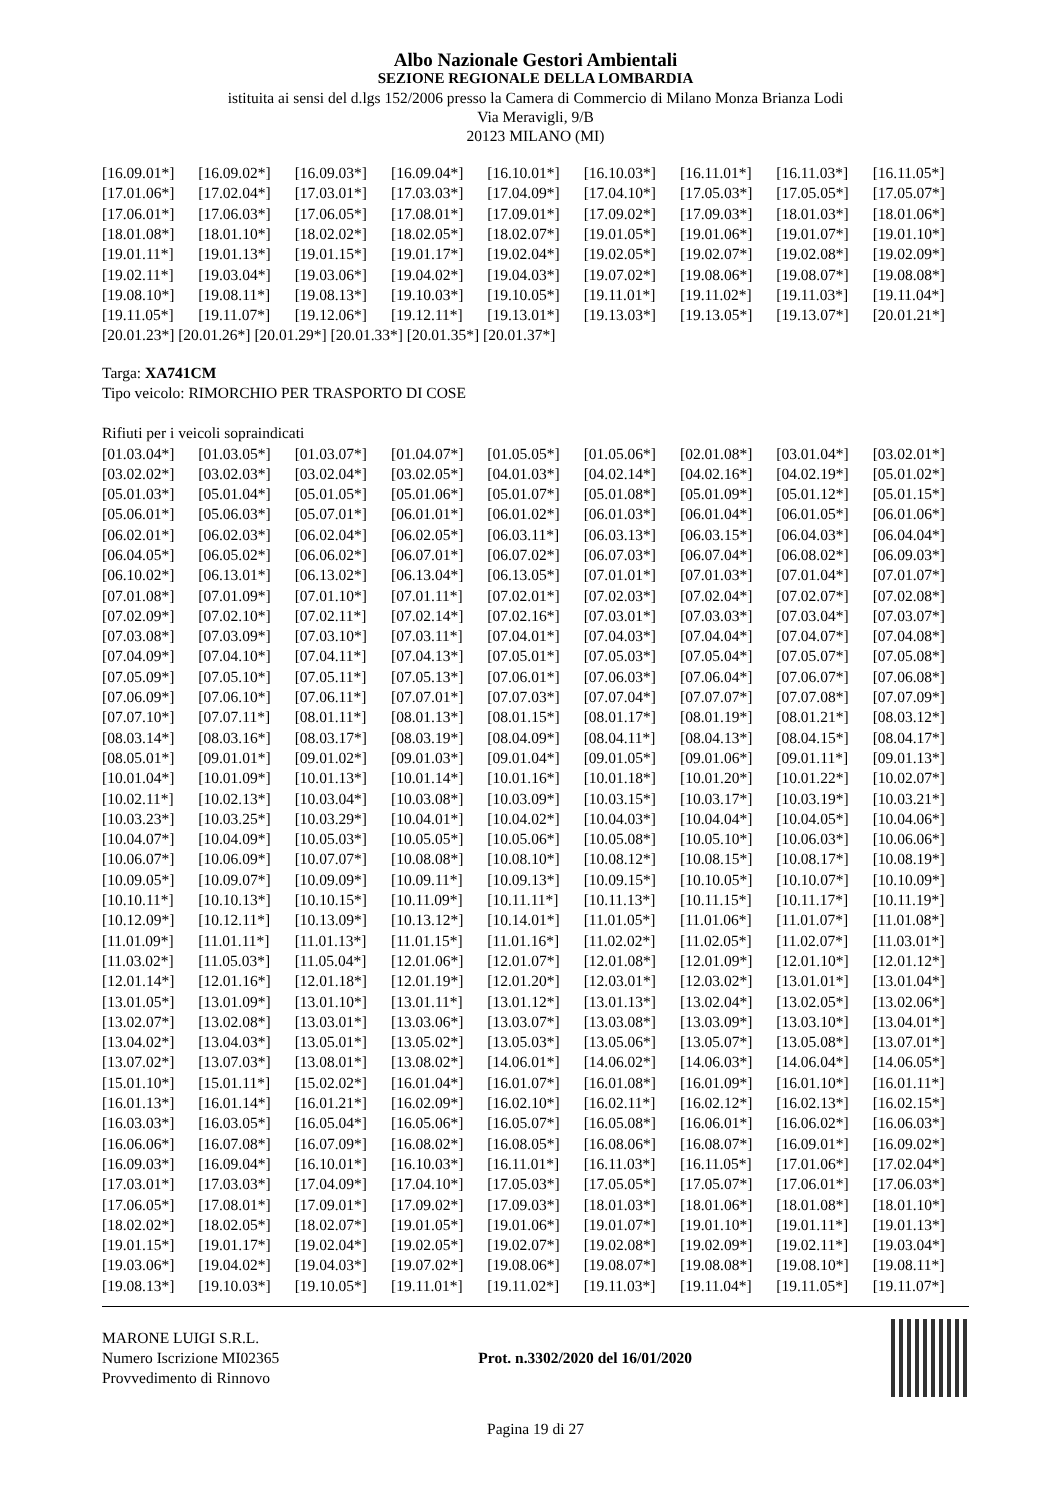Albo Nazionale Gestori Ambientali
SEZIONE REGIONALE DELLA LOMBARDIA
istituita ai sensi del d.lgs 152/2006 presso la Camera di Commercio di Milano Monza Brianza Lodi
Via Meravigli, 9/B
20123 MILANO (MI)
| [16.09.01*] | [16.09.02*] | [16.09.03*] | [16.09.04*] | [16.10.01*] | [16.10.03*] | [16.11.01*] | [16.11.03*] | [16.11.05*] |
| [17.01.06*] | [17.02.04*] | [17.03.01*] | [17.03.03*] | [17.04.09*] | [17.04.10*] | [17.05.03*] | [17.05.05*] | [17.05.07*] |
| [17.06.01*] | [17.06.03*] | [17.06.05*] | [17.08.01*] | [17.09.01*] | [17.09.02*] | [17.09.03*] | [18.01.03*] | [18.01.06*] |
| [18.01.08*] | [18.01.10*] | [18.02.02*] | [18.02.05*] | [18.02.07*] | [19.01.05*] | [19.01.06*] | [19.01.07*] | [19.01.10*] |
| [19.01.11*] | [19.01.13*] | [19.01.15*] | [19.01.17*] | [19.02.04*] | [19.02.05*] | [19.02.07*] | [19.02.08*] | [19.02.09*] |
| [19.02.11*] | [19.03.04*] | [19.03.06*] | [19.04.02*] | [19.04.03*] | [19.07.02*] | [19.08.06*] | [19.08.07*] | [19.08.08*] |
| [19.08.10*] | [19.08.11*] | [19.08.13*] | [19.10.03*] | [19.10.05*] | [19.11.01*] | [19.11.02*] | [19.11.03*] | [19.11.04*] |
| [19.11.05*] | [19.11.07*] | [19.12.06*] | [19.12.11*] | [19.13.01*] | [19.13.03*] | [19.13.05*] | [19.13.07*] | [20.01.21*] |
[20.01.23*] [20.01.26*] [20.01.29*] [20.01.33*] [20.01.35*] [20.01.37*]
Targa: XA741CM
Tipo veicolo: RIMORCHIO PER TRASPORTO DI COSE
Rifiuti per i veicoli sopraindicati
| [01.03.04*] | [01.03.05*] | [01.03.07*] | [01.04.07*] | [01.05.05*] | [01.05.06*] | [02.01.08*] | [03.01.04*] | [03.02.01*] |
| [03.02.02*] | [03.02.03*] | [03.02.04*] | [03.02.05*] | [04.01.03*] | [04.02.14*] | [04.02.16*] | [04.02.19*] | [05.01.02*] |
| [05.01.03*] | [05.01.04*] | [05.01.05*] | [05.01.06*] | [05.01.07*] | [05.01.08*] | [05.01.09*] | [05.01.12*] | [05.01.15*] |
| [05.06.01*] | [05.06.03*] | [05.07.01*] | [06.01.01*] | [06.01.02*] | [06.01.03*] | [06.01.04*] | [06.01.05*] | [06.01.06*] |
| [06.02.01*] | [06.02.03*] | [06.02.04*] | [06.02.05*] | [06.03.11*] | [06.03.13*] | [06.03.15*] | [06.04.03*] | [06.04.04*] |
| [06.04.05*] | [06.05.02*] | [06.06.02*] | [06.07.01*] | [06.07.02*] | [06.07.03*] | [06.07.04*] | [06.08.02*] | [06.09.03*] |
| [06.10.02*] | [06.13.01*] | [06.13.02*] | [06.13.04*] | [06.13.05*] | [07.01.01*] | [07.01.03*] | [07.01.04*] | [07.01.07*] |
| [07.01.08*] | [07.01.09*] | [07.01.10*] | [07.01.11*] | [07.02.01*] | [07.02.03*] | [07.02.04*] | [07.02.07*] | [07.02.08*] |
| [07.02.09*] | [07.02.10*] | [07.02.11*] | [07.02.14*] | [07.02.16*] | [07.03.01*] | [07.03.03*] | [07.03.04*] | [07.03.07*] |
| [07.03.08*] | [07.03.09*] | [07.03.10*] | [07.03.11*] | [07.04.01*] | [07.04.03*] | [07.04.04*] | [07.04.07*] | [07.04.08*] |
| [07.04.09*] | [07.04.10*] | [07.04.11*] | [07.04.13*] | [07.05.01*] | [07.05.03*] | [07.05.04*] | [07.05.07*] | [07.05.08*] |
| [07.05.09*] | [07.05.10*] | [07.05.11*] | [07.05.13*] | [07.06.01*] | [07.06.03*] | [07.06.04*] | [07.06.07*] | [07.06.08*] |
| [07.06.09*] | [07.06.10*] | [07.06.11*] | [07.07.01*] | [07.07.03*] | [07.07.04*] | [07.07.07*] | [07.07.08*] | [07.07.09*] |
| [07.07.10*] | [07.07.11*] | [08.01.11*] | [08.01.13*] | [08.01.15*] | [08.01.17*] | [08.01.19*] | [08.01.21*] | [08.03.12*] |
| [08.03.14*] | [08.03.16*] | [08.03.17*] | [08.03.19*] | [08.04.09*] | [08.04.11*] | [08.04.13*] | [08.04.15*] | [08.04.17*] |
| [08.05.01*] | [09.01.01*] | [09.01.02*] | [09.01.03*] | [09.01.04*] | [09.01.05*] | [09.01.06*] | [09.01.11*] | [09.01.13*] |
| [10.01.04*] | [10.01.09*] | [10.01.13*] | [10.01.14*] | [10.01.16*] | [10.01.18*] | [10.01.20*] | [10.01.22*] | [10.02.07*] |
| [10.02.11*] | [10.02.13*] | [10.03.04*] | [10.03.08*] | [10.03.09*] | [10.03.15*] | [10.03.17*] | [10.03.19*] | [10.03.21*] |
| [10.03.23*] | [10.03.25*] | [10.03.29*] | [10.04.01*] | [10.04.02*] | [10.04.03*] | [10.04.04*] | [10.04.05*] | [10.04.06*] |
| [10.04.07*] | [10.04.09*] | [10.05.03*] | [10.05.05*] | [10.05.06*] | [10.05.08*] | [10.05.10*] | [10.06.03*] | [10.06.06*] |
| [10.06.07*] | [10.06.09*] | [10.07.07*] | [10.08.08*] | [10.08.10*] | [10.08.12*] | [10.08.15*] | [10.08.17*] | [10.08.19*] |
| [10.09.05*] | [10.09.07*] | [10.09.09*] | [10.09.11*] | [10.09.13*] | [10.09.15*] | [10.10.05*] | [10.10.07*] | [10.10.09*] |
| [10.10.11*] | [10.10.13*] | [10.10.15*] | [10.11.09*] | [10.11.11*] | [10.11.13*] | [10.11.15*] | [10.11.17*] | [10.11.19*] |
| [10.12.09*] | [10.12.11*] | [10.13.09*] | [10.13.12*] | [10.14.01*] | [11.01.05*] | [11.01.06*] | [11.01.07*] | [11.01.08*] |
| [11.01.09*] | [11.01.11*] | [11.01.13*] | [11.01.15*] | [11.01.16*] | [11.02.02*] | [11.02.05*] | [11.02.07*] | [11.03.01*] |
| [11.03.02*] | [11.05.03*] | [11.05.04*] | [12.01.06*] | [12.01.07*] | [12.01.08*] | [12.01.09*] | [12.01.10*] | [12.01.12*] |
| [12.01.14*] | [12.01.16*] | [12.01.18*] | [12.01.19*] | [12.01.20*] | [12.03.01*] | [12.03.02*] | [13.01.01*] | [13.01.04*] |
| [13.01.05*] | [13.01.09*] | [13.01.10*] | [13.01.11*] | [13.01.12*] | [13.01.13*] | [13.02.04*] | [13.02.05*] | [13.02.06*] |
| [13.02.07*] | [13.02.08*] | [13.03.01*] | [13.03.06*] | [13.03.07*] | [13.03.08*] | [13.03.09*] | [13.03.10*] | [13.04.01*] |
| [13.04.02*] | [13.04.03*] | [13.05.01*] | [13.05.02*] | [13.05.03*] | [13.05.06*] | [13.05.07*] | [13.05.08*] | [13.07.01*] |
| [13.07.02*] | [13.07.03*] | [13.08.01*] | [13.08.02*] | [14.06.01*] | [14.06.02*] | [14.06.03*] | [14.06.04*] | [14.06.05*] |
| [15.01.10*] | [15.01.11*] | [15.02.02*] | [16.01.04*] | [16.01.07*] | [16.01.08*] | [16.01.09*] | [16.01.10*] | [16.01.11*] |
| [16.01.13*] | [16.01.14*] | [16.01.21*] | [16.02.09*] | [16.02.10*] | [16.02.11*] | [16.02.12*] | [16.02.13*] | [16.02.15*] |
| [16.03.03*] | [16.03.05*] | [16.05.04*] | [16.05.06*] | [16.05.07*] | [16.05.08*] | [16.06.01*] | [16.06.02*] | [16.06.03*] |
| [16.06.06*] | [16.07.08*] | [16.07.09*] | [16.08.02*] | [16.08.05*] | [16.08.06*] | [16.08.07*] | [16.09.01*] | [16.09.02*] |
| [16.09.03*] | [16.09.04*] | [16.10.01*] | [16.10.03*] | [16.11.01*] | [16.11.03*] | [16.11.05*] | [17.01.06*] | [17.02.04*] |
| [17.03.01*] | [17.03.03*] | [17.04.09*] | [17.04.10*] | [17.05.03*] | [17.05.05*] | [17.05.07*] | [17.06.01*] | [17.06.03*] |
| [17.06.05*] | [17.08.01*] | [17.09.01*] | [17.09.02*] | [17.09.03*] | [18.01.03*] | [18.01.06*] | [18.01.08*] | [18.01.10*] |
| [18.02.02*] | [18.02.05*] | [18.02.07*] | [19.01.05*] | [19.01.06*] | [19.01.07*] | [19.01.10*] | [19.01.11*] | [19.01.13*] |
| [19.01.15*] | [19.01.17*] | [19.02.04*] | [19.02.05*] | [19.02.07*] | [19.02.08*] | [19.02.09*] | [19.02.11*] | [19.03.04*] |
| [19.03.06*] | [19.04.02*] | [19.04.03*] | [19.07.02*] | [19.08.06*] | [19.08.07*] | [19.08.08*] | [19.08.10*] | [19.08.11*] |
| [19.08.13*] | [19.10.03*] | [19.10.05*] | [19.11.01*] | [19.11.02*] | [19.11.03*] | [19.11.04*] | [19.11.05*] | [19.11.07*] |
MARONE LUIGI S.R.L.
Numero Iscrizione MI02365
Provvedimento di Rinnovo
Prot. n.3302/2020 del 16/01/2020
Pagina 19 di 27